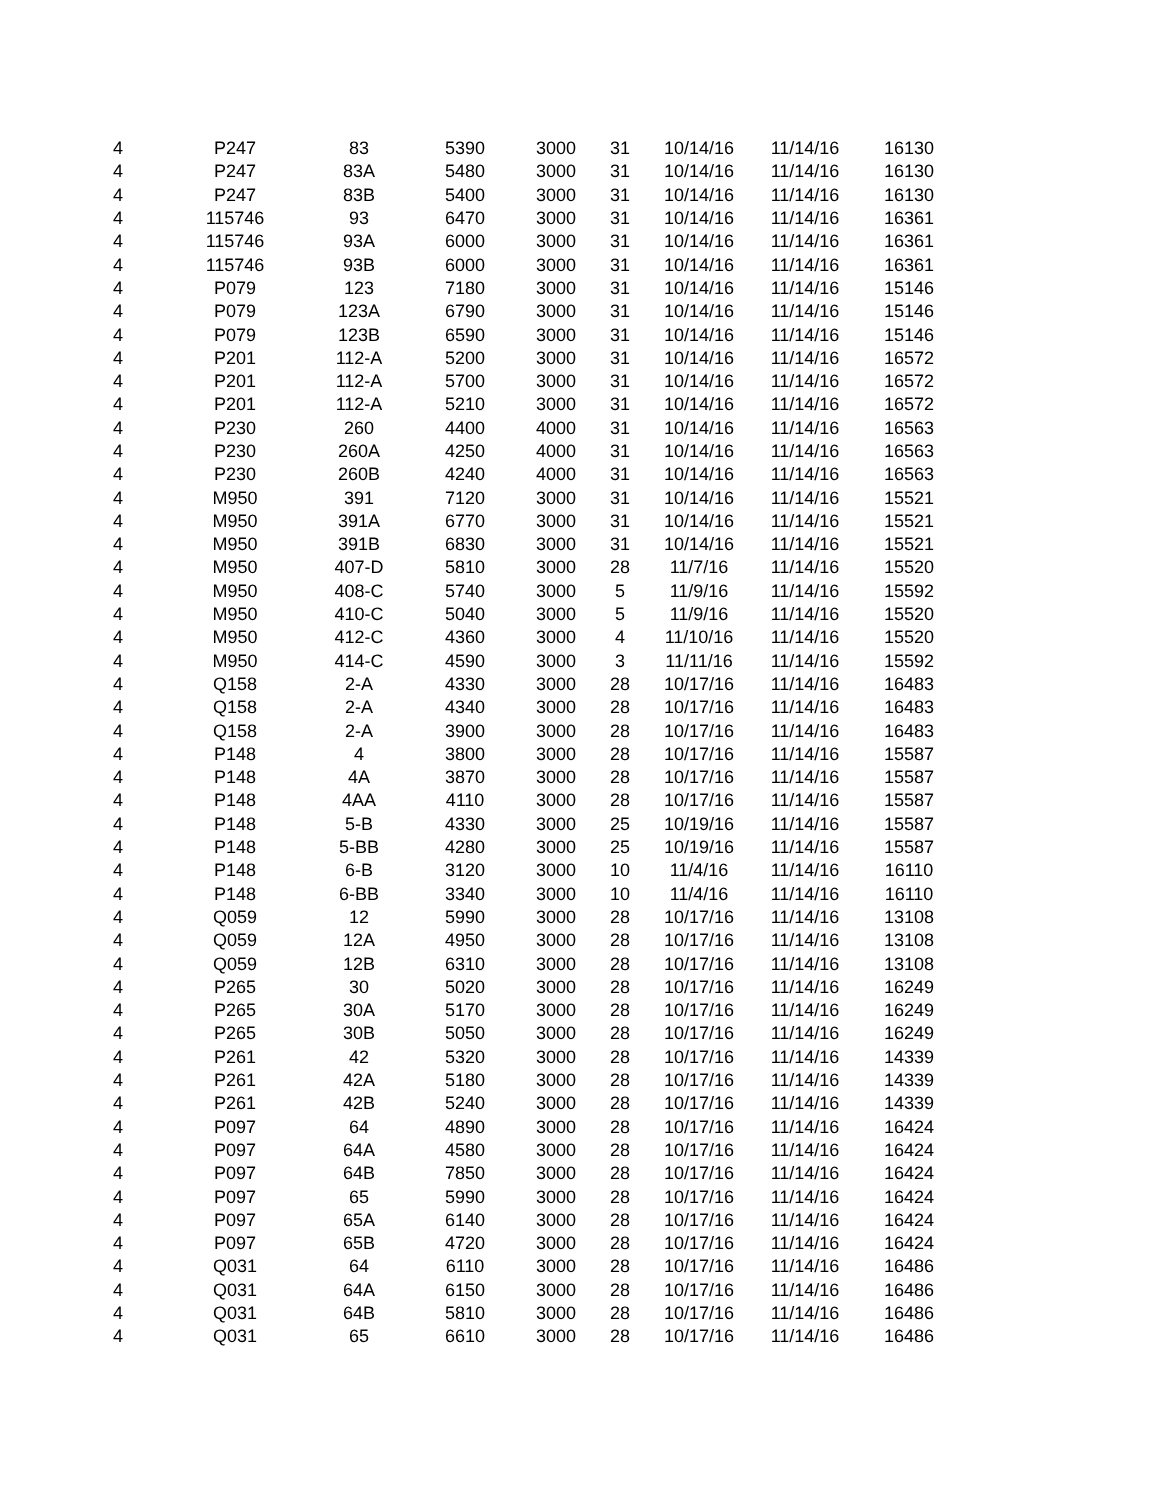| 4 | P247 | 83 | 5390 | 3000 | 31 | 10/14/16 | 11/14/16 | 16130 |
| 4 | P247 | 83A | 5480 | 3000 | 31 | 10/14/16 | 11/14/16 | 16130 |
| 4 | P247 | 83B | 5400 | 3000 | 31 | 10/14/16 | 11/14/16 | 16130 |
| 4 | 115746 | 93 | 6470 | 3000 | 31 | 10/14/16 | 11/14/16 | 16361 |
| 4 | 115746 | 93A | 6000 | 3000 | 31 | 10/14/16 | 11/14/16 | 16361 |
| 4 | 115746 | 93B | 6000 | 3000 | 31 | 10/14/16 | 11/14/16 | 16361 |
| 4 | P079 | 123 | 7180 | 3000 | 31 | 10/14/16 | 11/14/16 | 15146 |
| 4 | P079 | 123A | 6790 | 3000 | 31 | 10/14/16 | 11/14/16 | 15146 |
| 4 | P079 | 123B | 6590 | 3000 | 31 | 10/14/16 | 11/14/16 | 15146 |
| 4 | P201 | 112-A | 5200 | 3000 | 31 | 10/14/16 | 11/14/16 | 16572 |
| 4 | P201 | 112-A | 5700 | 3000 | 31 | 10/14/16 | 11/14/16 | 16572 |
| 4 | P201 | 112-A | 5210 | 3000 | 31 | 10/14/16 | 11/14/16 | 16572 |
| 4 | P230 | 260 | 4400 | 4000 | 31 | 10/14/16 | 11/14/16 | 16563 |
| 4 | P230 | 260A | 4250 | 4000 | 31 | 10/14/16 | 11/14/16 | 16563 |
| 4 | P230 | 260B | 4240 | 4000 | 31 | 10/14/16 | 11/14/16 | 16563 |
| 4 | M950 | 391 | 7120 | 3000 | 31 | 10/14/16 | 11/14/16 | 15521 |
| 4 | M950 | 391A | 6770 | 3000 | 31 | 10/14/16 | 11/14/16 | 15521 |
| 4 | M950 | 391B | 6830 | 3000 | 31 | 10/14/16 | 11/14/16 | 15521 |
| 4 | M950 | 407-D | 5810 | 3000 | 28 | 11/7/16 | 11/14/16 | 15520 |
| 4 | M950 | 408-C | 5740 | 3000 | 5 | 11/9/16 | 11/14/16 | 15592 |
| 4 | M950 | 410-C | 5040 | 3000 | 5 | 11/9/16 | 11/14/16 | 15520 |
| 4 | M950 | 412-C | 4360 | 3000 | 4 | 11/10/16 | 11/14/16 | 15520 |
| 4 | M950 | 414-C | 4590 | 3000 | 3 | 11/11/16 | 11/14/16 | 15592 |
| 4 | Q158 | 2-A | 4330 | 3000 | 28 | 10/17/16 | 11/14/16 | 16483 |
| 4 | Q158 | 2-A | 4340 | 3000 | 28 | 10/17/16 | 11/14/16 | 16483 |
| 4 | Q158 | 2-A | 3900 | 3000 | 28 | 10/17/16 | 11/14/16 | 16483 |
| 4 | P148 | 4 | 3800 | 3000 | 28 | 10/17/16 | 11/14/16 | 15587 |
| 4 | P148 | 4A | 3870 | 3000 | 28 | 10/17/16 | 11/14/16 | 15587 |
| 4 | P148 | 4AA | 4110 | 3000 | 28 | 10/17/16 | 11/14/16 | 15587 |
| 4 | P148 | 5-B | 4330 | 3000 | 25 | 10/19/16 | 11/14/16 | 15587 |
| 4 | P148 | 5-BB | 4280 | 3000 | 25 | 10/19/16 | 11/14/16 | 15587 |
| 4 | P148 | 6-B | 3120 | 3000 | 10 | 11/4/16 | 11/14/16 | 16110 |
| 4 | P148 | 6-BB | 3340 | 3000 | 10 | 11/4/16 | 11/14/16 | 16110 |
| 4 | Q059 | 12 | 5990 | 3000 | 28 | 10/17/16 | 11/14/16 | 13108 |
| 4 | Q059 | 12A | 4950 | 3000 | 28 | 10/17/16 | 11/14/16 | 13108 |
| 4 | Q059 | 12B | 6310 | 3000 | 28 | 10/17/16 | 11/14/16 | 13108 |
| 4 | P265 | 30 | 5020 | 3000 | 28 | 10/17/16 | 11/14/16 | 16249 |
| 4 | P265 | 30A | 5170 | 3000 | 28 | 10/17/16 | 11/14/16 | 16249 |
| 4 | P265 | 30B | 5050 | 3000 | 28 | 10/17/16 | 11/14/16 | 16249 |
| 4 | P261 | 42 | 5320 | 3000 | 28 | 10/17/16 | 11/14/16 | 14339 |
| 4 | P261 | 42A | 5180 | 3000 | 28 | 10/17/16 | 11/14/16 | 14339 |
| 4 | P261 | 42B | 5240 | 3000 | 28 | 10/17/16 | 11/14/16 | 14339 |
| 4 | P097 | 64 | 4890 | 3000 | 28 | 10/17/16 | 11/14/16 | 16424 |
| 4 | P097 | 64A | 4580 | 3000 | 28 | 10/17/16 | 11/14/16 | 16424 |
| 4 | P097 | 64B | 7850 | 3000 | 28 | 10/17/16 | 11/14/16 | 16424 |
| 4 | P097 | 65 | 5990 | 3000 | 28 | 10/17/16 | 11/14/16 | 16424 |
| 4 | P097 | 65A | 6140 | 3000 | 28 | 10/17/16 | 11/14/16 | 16424 |
| 4 | P097 | 65B | 4720 | 3000 | 28 | 10/17/16 | 11/14/16 | 16424 |
| 4 | Q031 | 64 | 6110 | 3000 | 28 | 10/17/16 | 11/14/16 | 16486 |
| 4 | Q031 | 64A | 6150 | 3000 | 28 | 10/17/16 | 11/14/16 | 16486 |
| 4 | Q031 | 64B | 5810 | 3000 | 28 | 10/17/16 | 11/14/16 | 16486 |
| 4 | Q031 | 65 | 6610 | 3000 | 28 | 10/17/16 | 11/14/16 | 16486 |